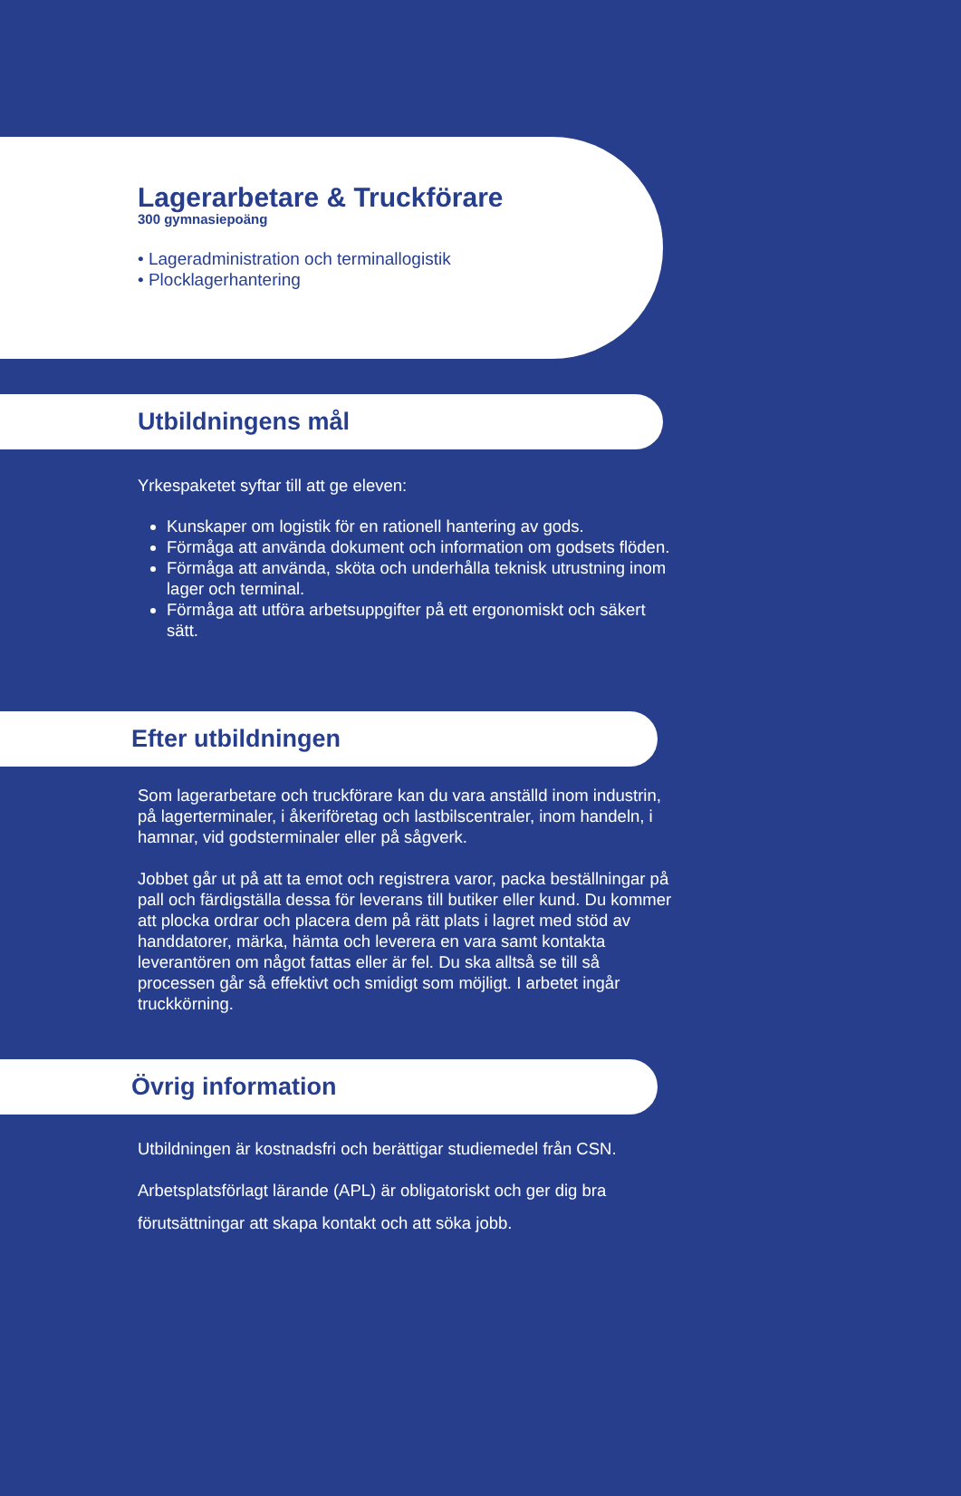Lagerarbetare & Truckförare
300 gymnasiepoäng
• Lageradministration och terminallogistik
• Plocklagerhantering
Utbildningens mål
Yrkespaketet syftar till att ge eleven:
Kunskaper om logistik för en rationell hantering av gods.
Förmåga att använda dokument och information om godsets flöden.
Förmåga att använda, sköta och underhålla teknisk utrustning inom lager och terminal.
Förmåga att utföra arbetsuppgifter på ett ergonomiskt och säkert sätt.
Efter utbildningen
Som lagerarbetare och truckförare kan du vara anställd inom industrin, på lagerterminaler, i åkeriföretag och lastbilscentraler, inom handeln, i hamnar, vid godsterminaler eller på sågverk.
Jobbet går ut på att ta emot och registrera varor, packa beställningar på pall och färdigställa dessa för leverans till butiker eller kund. Du kommer att plocka ordrar och placera dem på rätt plats i lagret med stöd av handdatorer, märka, hämta och leverera en vara samt kontakta leverantören om något fattas eller är fel. Du ska alltså se till så processen går så effektivt och smidigt som möjligt. I arbetet ingår truckkörning.
Övrig information
Utbildningen är kostnadsfri och berättigar studiemedel från CSN.
Arbetsplatsförlagt lärande (APL) är obligatoriskt och ger dig bra förutsättningar att skapa kontakt och att söka jobb.